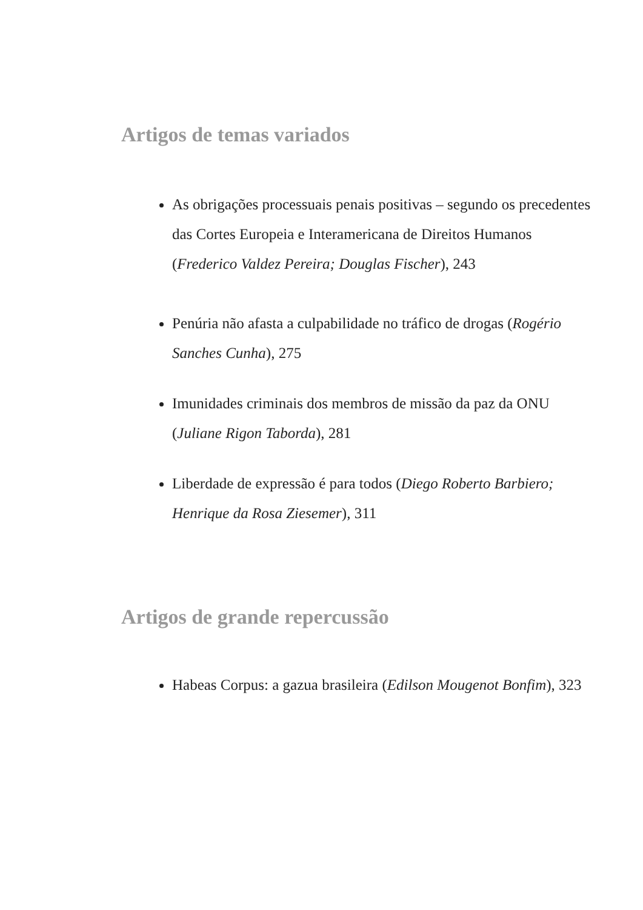Artigos de temas variados
As obrigações processuais penais positivas – segundo os precedentes das Cortes Europeia e Interamericana de Direitos Humanos (Frederico Valdez Pereira; Douglas Fischer), 243
Penúria não afasta a culpabilidade no tráfico de drogas (Rogério Sanches Cunha), 275
Imunidades criminais dos membros de missão da paz da ONU (Juliane Rigon Taborda), 281
Liberdade de expressão é para todos (Diego Roberto Barbiero; Henrique da Rosa Ziesemer), 311
Artigos de grande repercussão
Habeas Corpus: a gazua brasileira (Edilson Mougenot Bonfim), 323